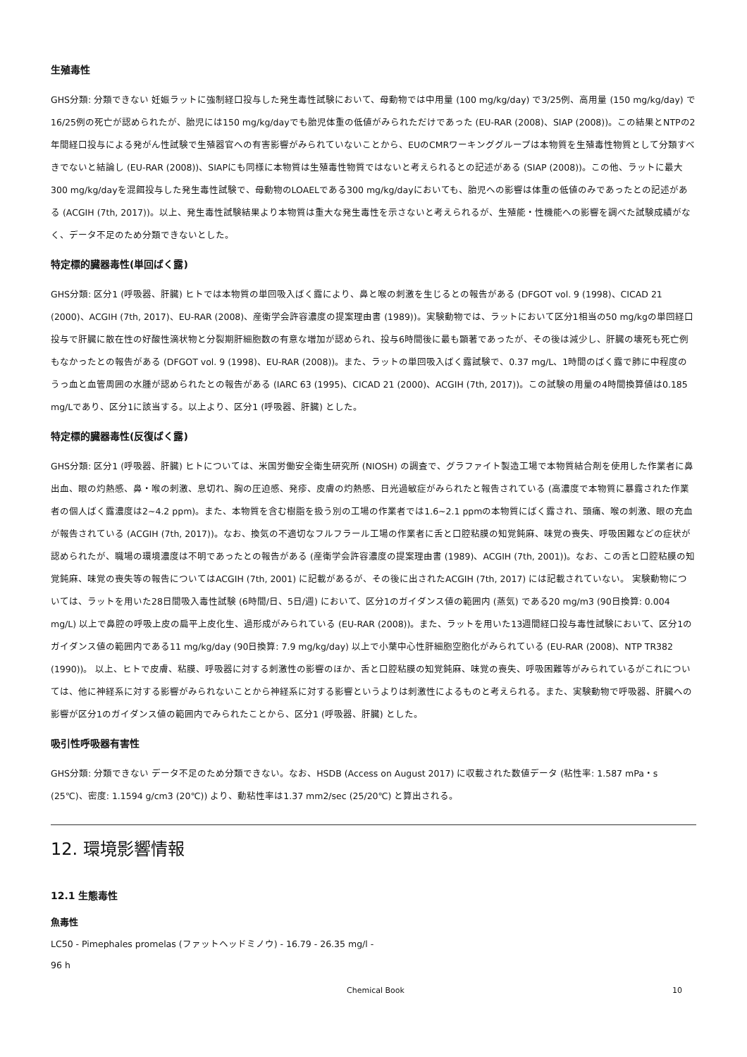生殖毒性
GHS分類: 分類できない 妊娠ラットに強制経口投与した発生毒性試験において、母動物では中用量 (100 mg/kg/day) で3/25例、高用量 (150 mg/kg/day) で16/25例の死亡が認められたが、胎児には150 mg/kg/dayでも胎児体重の低値がみられただけであった (EU-RAR (2008)、SIAP (2008))。この結果とNTPの2年間経口投与による発がん性試験で生殖器官への有害影響がみられていないことから、EUのCMRワーキンググループは本物質を生殖毒性物質として分類すべきでないと結論し (EU-RAR (2008))、SIAPにも同様に本物質は生殖毒性物質ではないと考えられるとの記述がある (SIAP (2008))。この他、ラットに最大300 mg/kg/dayを混餌投与した発生毒性試験で、母動物のLOAELである300 mg/kg/dayにおいても、胎児への影響は体重の低値のみであったとの記述がある (ACGIH (7th, 2017))。以上、発生毒性試験結果より本物質は重大な発生毒性を示さないと考えられるが、生殖能・性機能への影響を調べた試験成績がなく、データ不足のため分類できないとした。
特定標的臓器毒性(単回ばく露)
GHS分類: 区分1 (呼吸器、肝臓) ヒトでは本物質の単回吸入ばく露により、鼻と喉の刺激を生じるとの報告がある (DFGOT vol. 9 (1998)、CICAD 21 (2000)、ACGIH (7th, 2017)、EU-RAR (2008)、産衛学会許容濃度の提案理由書 (1989))。実験動物では、ラットにおいて区分1相当の50 mg/kgの単回経口投与で肝臓に散在性の好酸性滴状物と分裂期肝細胞数の有意な増加が認められ、投与6時間後に最も顕著であったが、その後は減少し、肝臓の壊死も死亡例もなかったとの報告がある (DFGOT vol. 9 (1998)、EU-RAR (2008))。また、ラットの単回吸入ばく露試験で、0.37 mg/L、1時間のばく露で肺に中程度のうっ血と血管周囲の水腫が認められたとの報告がある (IARC 63 (1995)、CICAD 21 (2000)、ACGIH (7th, 2017))。この試験の用量の4時間換算値は0.185 mg/Lであり、区分1に該当する。以上より、区分1 (呼吸器、肝臓) とした。
特定標的臓器毒性(反復ばく露)
GHS分類: 区分1 (呼吸器、肝臓) ヒトについては、米国労働安全衛生研究所 (NIOSH) の調査で、グラファイト製造工場で本物質結合剤を使用した作業者に鼻出血、眼の灼熱感、鼻・喉の刺激、息切れ、胸の圧迫感、発疹、皮膚の灼熱感、日光過敏症がみられたと報告されている (高濃度で本物質に暴露された作業者の個人ばく露濃度は2~4.2 ppm)。また、本物質を含む樹脂を扱う別の工場の作業者では1.6~2.1 ppmの本物質にばく露され、頭痛、喉の刺激、眼の充血が報告されている (ACGIH (7th, 2017))。なお、換気の不適切なフルフラール工場の作業者に舌と口腔粘膜の知覚鈍麻、味覚の喪失、呼吸困難などの症状が認められたが、職場の環境濃度は不明であったとの報告がある (産衛学会許容濃度の提案理由書 (1989)、ACGIH (7th, 2001))。なお、この舌と口腔粘膜の知覚鈍麻、味覚の喪失等の報告についてはACGIH (7th, 2001) に記載があるが、その後に出されたACGIH (7th, 2017) には記載されていない。 実験動物については、ラットを用いた28日間吸入毒性試験 (6時間/日、5日/週) において、区分1のガイダンス値の範囲内 (蒸気) である20 mg/m3 (90日換算: 0.004 mg/L) 以上で鼻腔の呼吸上皮の扁平上皮化生、過形成がみられている (EU-RAR (2008))。また、ラットを用いた13週間経口投与毒性試験において、区分1のガイダンス値の範囲内である11 mg/kg/day (90日換算: 7.9 mg/kg/day) 以上で小葉中心性肝細胞空胞化がみられている (EU-RAR (2008)、NTP TR382 (1990))。 以上、ヒトで皮膚、粘膜、呼吸器に対する刺激性の影響のほか、舌と口腔粘膜の知覚鈍麻、味覚の喪失、呼吸困難等がみられているがこれについては、他に神経系に対する影響がみられないことから神経系に対する影響というよりは刺激性によるものと考えられる。また、実験動物で呼吸器、肝臓への影響が区分1のガイダンス値の範囲内でみられたことから、区分1 (呼吸器、肝臓) とした。
吸引性呼吸器有害性
GHS分類: 分類できない データ不足のため分類できない。なお、HSDB (Access on August 2017) に収載された数値データ (粘性率: 1.587 mPa・s (25℃)、密度: 1.1594 g/cm3 (20℃)) より、動粘性率は1.37 mm2/sec (25/20℃) と算出される。
12. 環境影響情報
12.1 生態毒性
魚毒性
LC50 - Pimephales promelas (ファットヘッドミノウ) - 16.79 - 26.35 mg/l -
96 h
Chemical Book 10